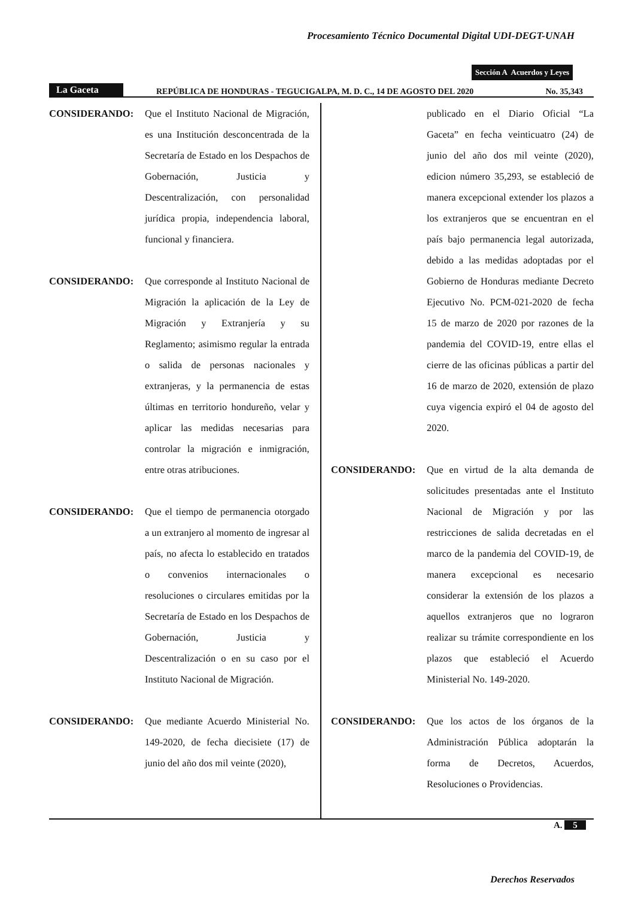Procesamiento Técnico Documental Digital UDI-DEGT-UNAH
Sección A Acuerdos y Leyes
La Gaceta REPÚBLICA DE HONDURAS - TEGUCIGALPA, M. D. C., 14 DE AGOSTO DEL 2020 No. 35,343
CONSIDERANDO: Que el Instituto Nacional de Migración, es una Institución desconcentrada de la Secretaría de Estado en los Despachos de Gobernación, Justicia y Descentralización, con personalidad jurídica propia, independencia laboral, funcional y financiera.
CONSIDERANDO: Que corresponde al Instituto Nacional de Migración la aplicación de la Ley de Migración y Extranjería y su Reglamento; asimismo regular la entrada o salida de personas nacionales y extranjeras, y la permanencia de estas últimas en territorio hondureño, velar y aplicar las medidas necesarias para controlar la migración e inmigración, entre otras atribuciones.
CONSIDERANDO: Que el tiempo de permanencia otorgado a un extranjero al momento de ingresar al país, no afecta lo establecido en tratados o convenios internacionales o resoluciones o circulares emitidas por la Secretaría de Estado en los Despachos de Gobernación, Justicia y Descentralización o en su caso por el Instituto Nacional de Migración.
CONSIDERANDO: Que mediante Acuerdo Ministerial No. 149-2020, de fecha diecisiete (17) de junio del año dos mil veinte (2020),
publicado en el Diario Oficial “La Gaceta” en fecha veinticuatro (24) de junio del año dos mil veinte (2020), edicion número 35,293, se estableció de manera excepcional extender los plazos a los extranjeros que se encuentran en el país bajo permanencia legal autorizada, debido a las medidas adoptadas por el Gobierno de Honduras mediante Decreto Ejecutivo No. PCM-021-2020 de fecha 15 de marzo de 2020 por razones de la pandemia del COVID-19, entre ellas el cierre de las oficinas públicas a partir del 16 de marzo de 2020, extensión de plazo cuya vigencia expiró el 04 de agosto del 2020.
CONSIDERANDO: Que en virtud de la alta demanda de solicitudes presentadas ante el Instituto Nacional de Migración y por las restricciones de salida decretadas en el marco de la pandemia del COVID-19, de manera excepcional es necesario considerar la extensión de los plazos a aquellos extranjeros que no lograron realizar su trámite correspondiente en los plazos que estableció el Acuerdo Ministerial No. 149-2020.
CONSIDERANDO: Que los actos de los órganos de la Administración Pública adoptarán la forma de Decretos, Acuerdos, Resoluciones o Providencias.
A. 5
Derechos Reservados